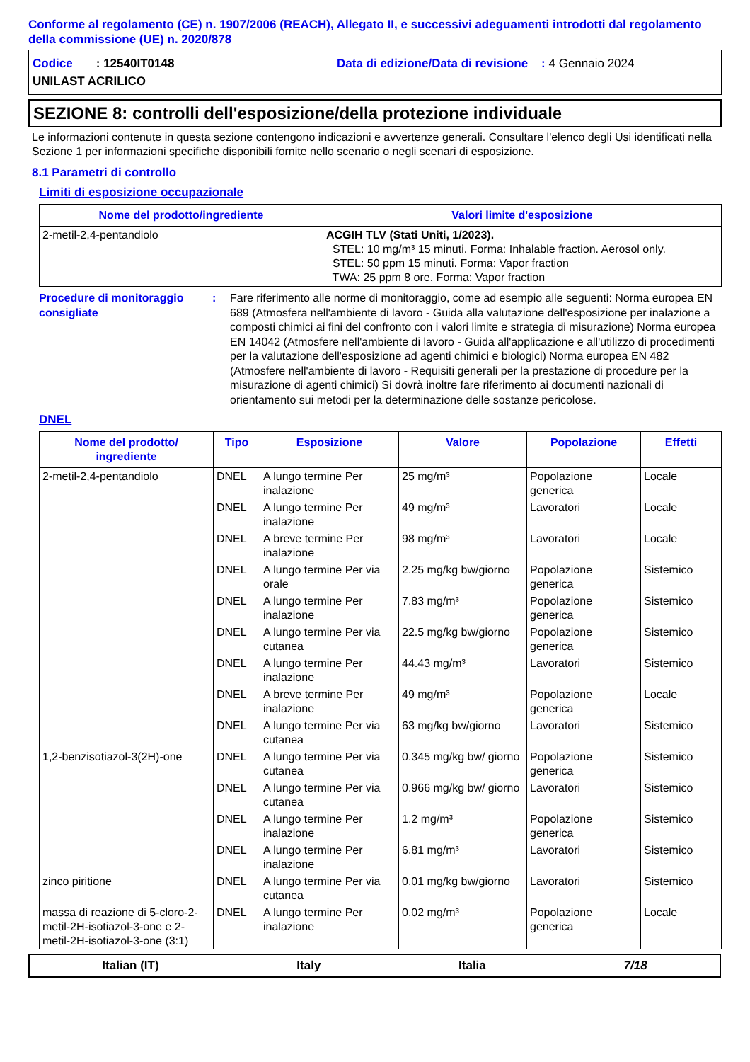Conforme al regolamento (CE) n. 1907/2006 (REACH), Allegato II, e successivi adeguamenti introdotti dal regolamento della commissione (UE) n. 2020/878
Codice : 12540IT0148 Data di edizione/Data di revisione : 4 Gennaio 2024
UNILAST ACRILICO
SEZIONE 8: controlli dell'esposizione/della protezione individuale
Le informazioni contenute in questa sezione contengono indicazioni e avvertenze generali. Consultare l'elenco degli Usi identificati nella Sezione 1 per informazioni specifiche disponibili fornite nello scenario o negli scenari di esposizione.
8.1 Parametri di controllo
Limiti di esposizione occupazionale
| Nome del prodotto/ingrediente | Valori limite d'esposizione |
| --- | --- |
| 2-metil-2,4-pentandiolo | ACGIH TLV (Stati Uniti, 1/2023). STEL: 10 mg/m³ 15 minuti. Forma: Inhalable fraction. Aerosol only. STEL: 50 ppm 15 minuti. Forma: Vapor fraction TWA: 25 ppm 8 ore. Forma: Vapor fraction |
Procedure di monitoraggio consigliate
: Fare riferimento alle norme di monitoraggio, come ad esempio alle seguenti: Norma europea EN 689 (Atmosfera nell'ambiente di lavoro - Guida alla valutazione dell'esposizione per inalazione a composti chimici ai fini del confronto con i valori limite e strategia di misurazione) Norma europea EN 14042 (Atmosfere nell'ambiente di lavoro - Guida all'applicazione e all'utilizzo di procedimenti per la valutazione dell'esposizione ad agenti chimici e biologici) Norma europea EN 482 (Atmosfere nell'ambiente di lavoro - Requisiti generali per la prestazione di procedure per la misurazione di agenti chimici) Si dovrà inoltre fare riferimento ai documenti nazionali di orientamento sui metodi per la determinazione delle sostanze pericolose.
DNEL
| Nome del prodotto/ ingrediente | Tipo | Esposizione | Valore | Popolazione | Effetti |
| --- | --- | --- | --- | --- | --- |
| 2-metil-2,4-pentandiolo | DNEL | A lungo termine Per inalazione | 25 mg/m³ | Popolazione generica | Locale |
| | DNEL | A lungo termine Per inalazione | 49 mg/m³ | Lavoratori | Locale |
| | DNEL | A breve termine Per inalazione | 98 mg/m³ | Lavoratori | Locale |
| | DNEL | A lungo termine Per via orale | 2.25 mg/kg bw/giorno | Popolazione generica | Sistemico |
| | DNEL | A lungo termine Per inalazione | 7.83 mg/m³ | Popolazione generica | Sistemico |
| | DNEL | A lungo termine Per via cutanea | 22.5 mg/kg bw/giorno | Popolazione generica | Sistemico |
| | DNEL | A lungo termine Per inalazione | 44.43 mg/m³ | Lavoratori | Sistemico |
| | DNEL | A breve termine Per inalazione | 49 mg/m³ | Popolazione generica | Locale |
| | DNEL | A lungo termine Per via cutanea | 63 mg/kg bw/giorno | Lavoratori | Sistemico |
| 1,2-benzisotiazol-3(2H)-one | DNEL | A lungo termine Per via cutanea | 0.345 mg/kg bw/ giorno | Popolazione generica | Sistemico |
| | DNEL | A lungo termine Per via cutanea | 0.966 mg/kg bw/ giorno | Lavoratori | Sistemico |
| | DNEL | A lungo termine Per inalazione | 1.2 mg/m³ | Popolazione generica | Sistemico |
| | DNEL | A lungo termine Per inalazione | 6.81 mg/m³ | Lavoratori | Sistemico |
| zinco piritione | DNEL | A lungo termine Per via cutanea | 0.01 mg/kg bw/giorno | Lavoratori | Sistemico |
| massa di reazione di 5-cloro-2-metil-2H-isotiazol-3-one e 2-metil-2H-isotiazol-3-one (3:1) | DNEL | A lungo termine Per inalazione | 0.02 mg/m³ | Popolazione generica | Locale |
Italian (IT) Italy Italia 7/18